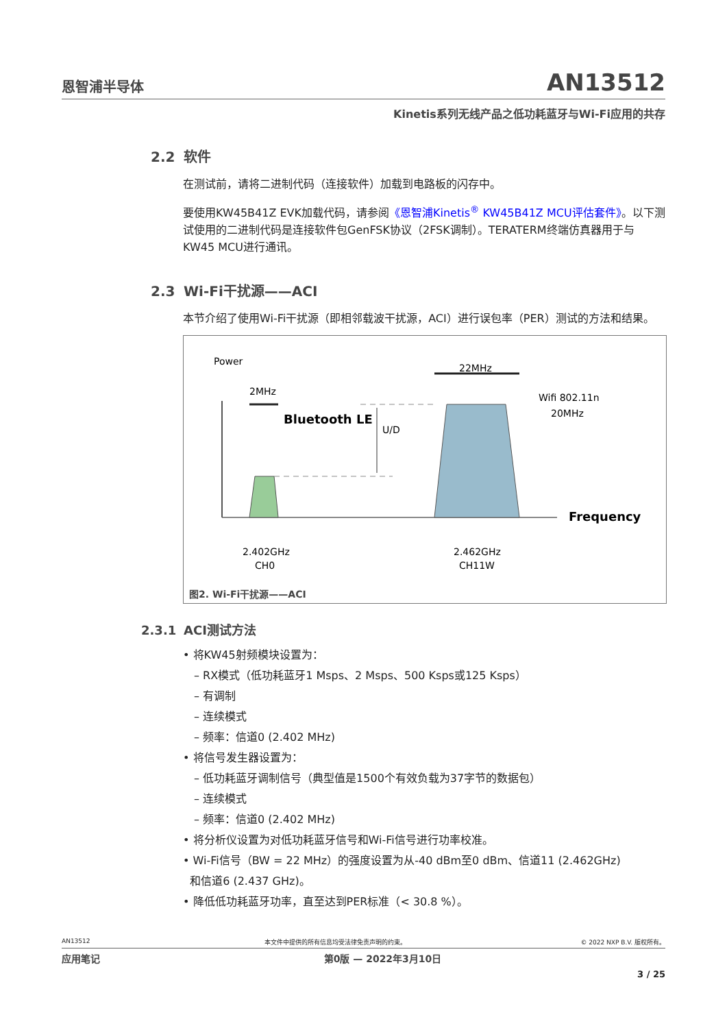恩智浦半导体
AN13512
Kinetis系列无线产品之低功耗蓝牙与Wi-Fi应用的共存
2.2 软件
在测试前，请将二进制代码（连接软件）加载到电路板的闪存中。
要使用KW45B41Z EVK加载代码，请参阅《恩智浦Kinetis<sup>®</sup> KW45B41Z MCU评估套件》。以下测试使用的二进制代码是连接软件包GenFSK协议（2FSK调制）。TERATERM终端仿真器用于与KW45 MCU进行通讯。
2.3 Wi-Fi干扰源——ACI
本节介绍了使用Wi-Fi干扰源（即相邻载波干扰源，ACI）进行误包率（PER）测试的方法和结果。
Power
2MHz
22MHz
Bluetooth LE
U/D
Wifi 802.11n
20MHz
Frequency
2.402GHz
CH0
2.462GHz
CH11W
图2. Wi-Fi干扰源——ACI
2.3.1 ACI测试方法
• 将KW45射频模块设置为：
– RX模式（低功耗蓝牙1 Msps、2 Msps、500 Ksps或125 Ksps）
– 有调制
– 连续模式
– 频率：信道0 (2.402 MHz)
• 将信号发生器设置为：
– 低功耗蓝牙调制信号（典型值是1500个有效负载为37字节的数据包）
– 连续模式
– 频率：信道0 (2.402 MHz)
• 将分析仪设置为对低功耗蓝牙信号和Wi-Fi信号进行功率校准。
• Wi-Fi信号（BW = 22 MHz）的强度设置为从-40 dBm至0 dBm、信道11 (2.462GHz)
和信道6 (2.437 GHz)。
• 降低低功耗蓝牙功率，直至达到PER标准（< 30.8 %）。
AN13512 本文件中提供的所有信息均受法律免责声明的约束。 © 2022 NXP B.V. 版权所有。
应用笔记 第0版 — 2022年3月10日
3 / 25